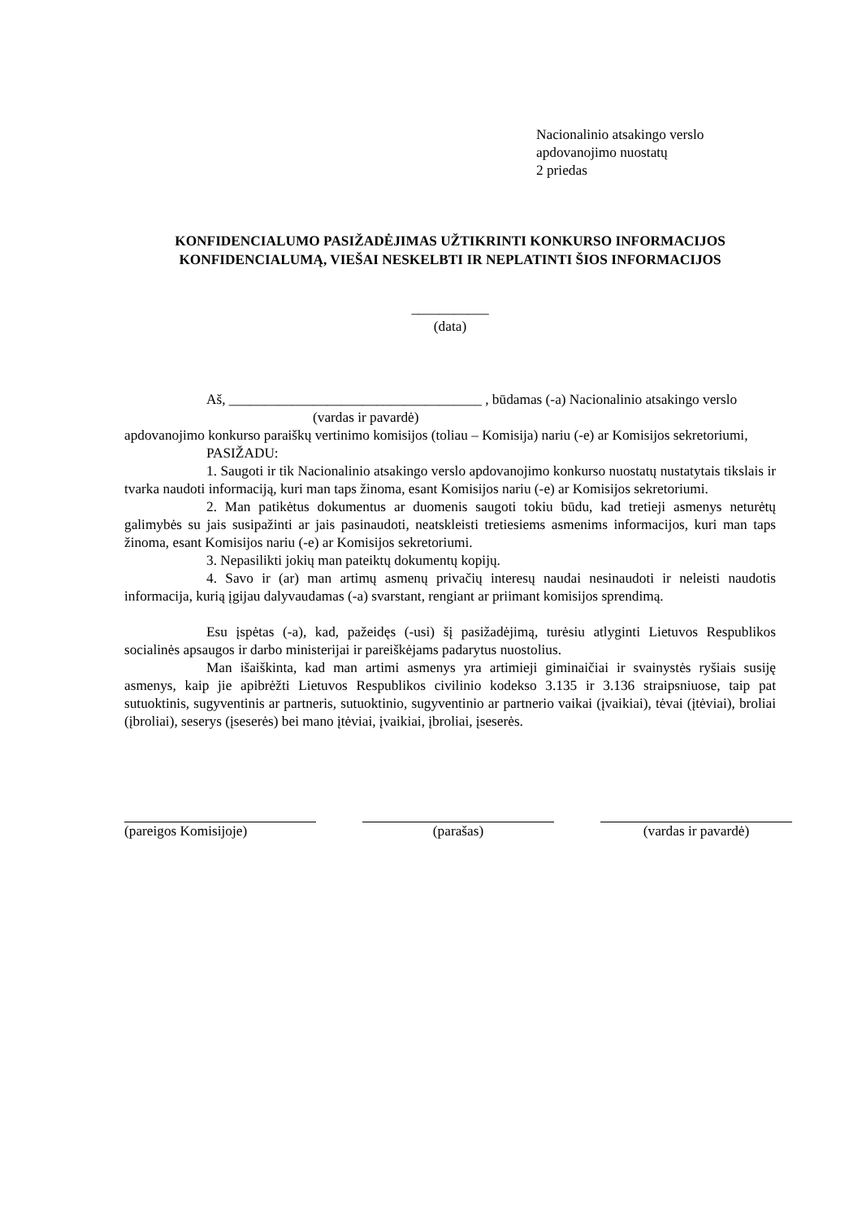Nacionalinio atsakingo verslo
apdovanojimo nuostatų
2 priedas
KONFIDENCIALUMO PASIŽADĖJIMAS UŽTIKRINTI KONKURSO INFORMACIJOS KONFIDENCIALUMĄ, VIEŠAI NESKELBTI IR NEPLATINTI ŠIOS INFORMACIJOS
___________
(data)
Aš, ____________________________________ , būdamas (-a) Nacionalinio atsakingo versl­o
(vardas ir pavardė)
apdovanojimo konkurso paraiškų vertinimo komisijos (toliau – Komisija) nariu (-e) ar Komisijos sekretoriumi,
PASIŽADU:
1. Saugoti ir tik Nacionalinio atsakingo verslo apdovanojimo konkurso nuostatų nustatytais tikslais ir tvarka naudoti informaciją, kuri man taps žinoma, esant Komisijos nariu (-e) ar Komisijos sekretoriumi.
2. Man patikėtus dokumentus ar duomenis saugoti tokiu būdu, kad tretieji asmenys neturėtų galimybės su jais susipažinti ar jais pasinaudoti, neatskleisti tretiesiems asmenims informacijos, kuri man taps žinoma, esant Komisijos nariu (-e) ar Komisijos sekretoriumi.
3. Nepasilikti jokių man pateiktų dokumentų kopijų.
4. Savo ir (ar) man artimų asmenų privačių interesų naudai nesinaudoti ir neleisti naudotis informacija, kurią įgijau dalyvaudamas (-a) svarstant, rengiant ar priimant komisijos sprendimą.
Esu įspėtas (-a), kad, pažeidęs (-usi) šį pasižadėjimą, turėsiu atlyginti Lietuvos Respublikos socialinės apsaugos ir darbo ministerijai ir pareiškėjams padarytus nuostolius.
Man išaiškinta, kad man artimi asmenys yra artimieji giminaičiai ir svainystės ryšiais susiję asmenys, kaip jie apibrėžti Lietuvos Respublikos civilinio kodekso 3.135 ir 3.136 straipsniuose, taip pat sutuoktinis, sugyventinis ar partneris, sutuoktinio, sugyventinio ar partnerio vaikai (įvaikiai), tėvai (įtėviai), broliai (įbroliai), seserys (įseserės) bei mano įtėviai, įvaikiai, įbroliai, įseserės.
(pareigos Komisijoje) (parašas) (vardas ir pavardė)